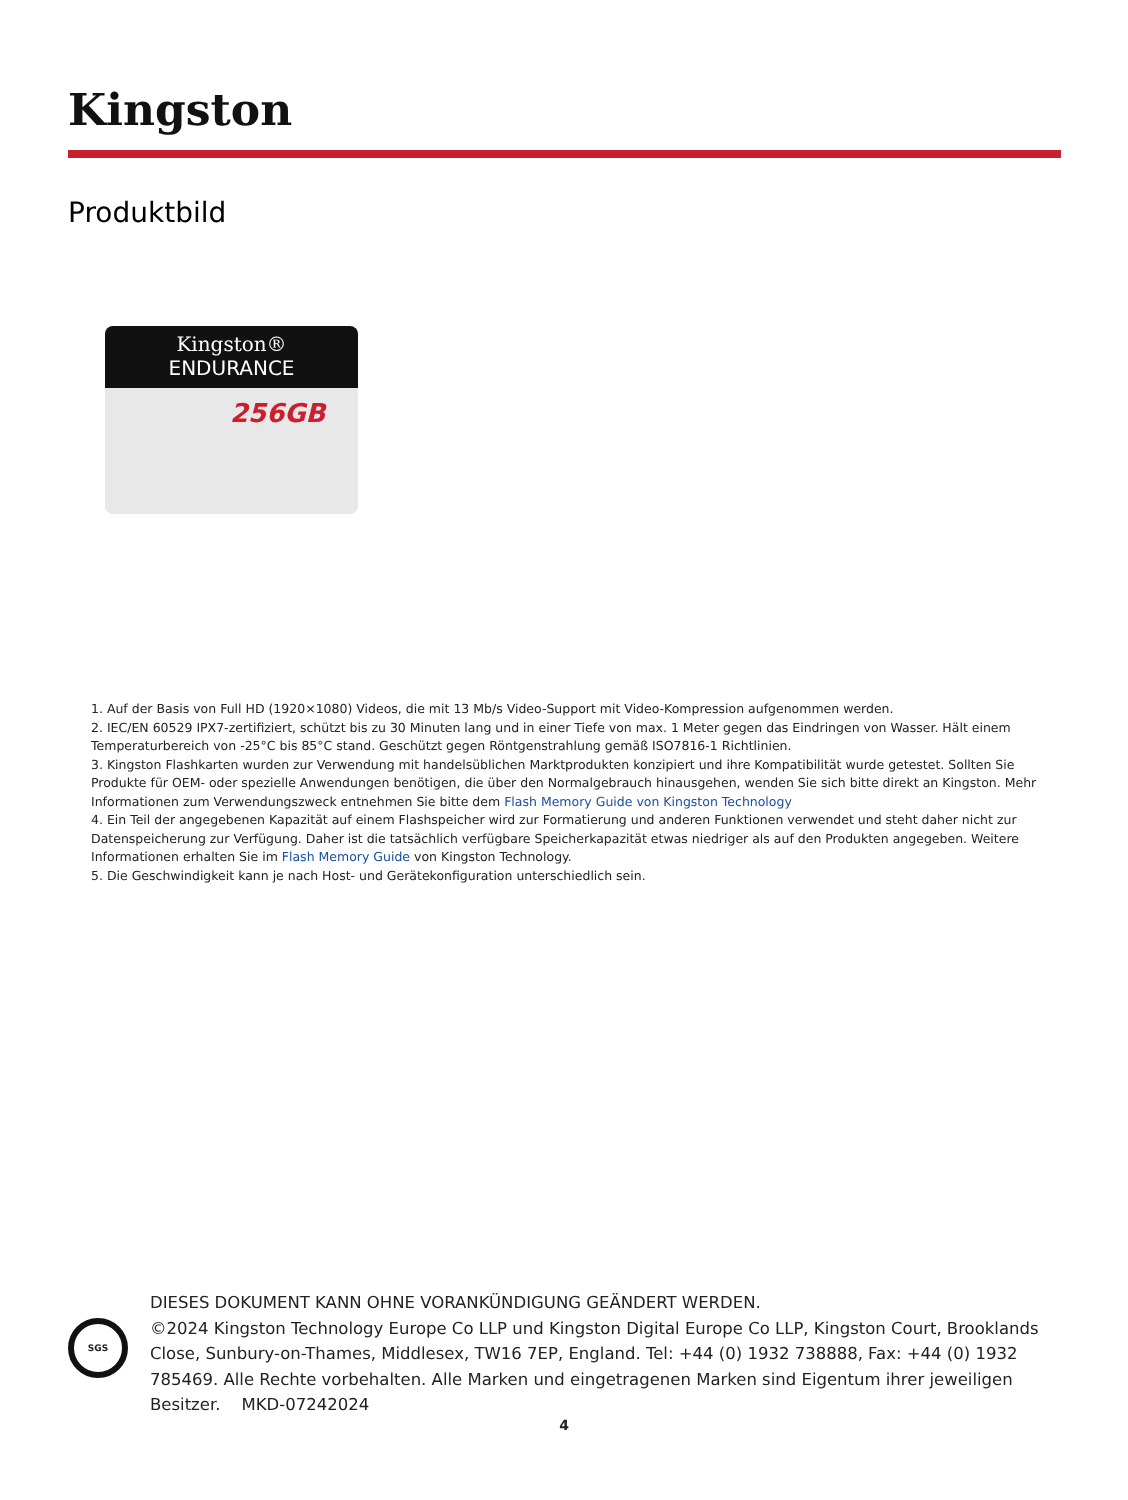Kingston
Produktbild
Kingston®
ENDURANCE
256GB
1. Auf der Basis von Full HD (1920×1080) Videos, die mit 13 Mb/s Video-Support mit Video-Kompression aufgenommen werden.
2. IEC/EN 60529 IPX7-zertifiziert, schützt bis zu 30 Minuten lang und in einer Tiefe von max. 1 Meter gegen das Eindringen von Wasser. Hält einem Temperaturbereich von -25°C bis 85°C stand. Geschützt gegen Röntgenstrahlung gemäß ISO7816-1 Richtlinien.
3. Kingston Flashkarten wurden zur Verwendung mit handelsüblichen Marktprodukten konzipiert und ihre Kompatibilität wurde getestet. Sollten Sie Produkte für OEM- oder spezielle Anwendungen benötigen, die über den Normalgebrauch hinausgehen, wenden Sie sich bitte direkt an Kingston. Mehr Informationen zum Verwendungszweck entnehmen Sie bitte dem Flash Memory Guide von Kingston Technology
4. Ein Teil der angegebenen Kapazität auf einem Flashspeicher wird zur Formatierung und anderen Funktionen verwendet und steht daher nicht zur Datenspeicherung zur Verfügung. Daher ist die tatsächlich verfügbare Speicherkapazität etwas niedriger als auf den Produkten angegeben. Weitere Informationen erhalten Sie im Flash Memory Guide von Kingston Technology.
5. Die Geschwindigkeit kann je nach Host- und Gerätekonfiguration unterschiedlich sein.
SGS
DIESES DOKUMENT KANN OHNE VORANKÜNDIGUNG GEÄNDERT WERDEN.
©2024 Kingston Technology Europe Co LLP und Kingston Digital Europe Co LLP, Kingston Court, Brooklands Close, Sunbury-on-Thames, Middlesex, TW16 7EP, England. Tel: +44 (0) 1932 738888, Fax: +44 (0) 1932 785469. Alle Rechte vorbehalten. Alle Marken und eingetragenen Marken sind Eigentum ihrer jeweiligen Besitzer. MKD-07242024
4